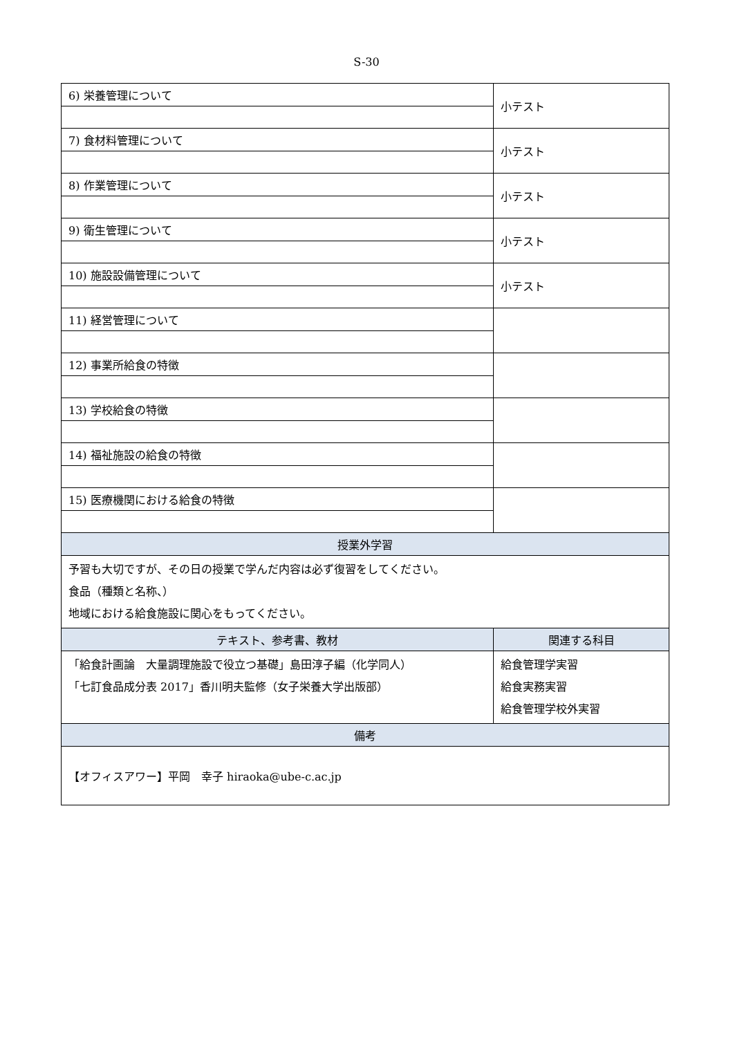S-30
| 6) 栄養管理について | 小テスト |
| 7) 食材料管理について | 小テスト |
| 8) 作業管理について | 小テスト |
| 9) 衛生管理について | 小テスト |
| 10) 施設設備管理について | 小テスト |
| 11) 経営管理について | |
| 12) 事業所給食の特徴 | |
| 13) 学校給食の特徴 | |
| 14) 福祉施設の給食の特徴 | |
| 15) 医療機関における給食の特徴 | |
| 授業外学習 | |
| 予習も大切ですが、その日の授業で学んだ内容は必ず復習をしてください。 食品（種類と名称、） 地域における給食施設に関心をもってください。 | |
| テキスト、参考書、教材 | 関連する科目 |
| 「給食計画論 大量調理施設で役立つ基礎」島田淳子編（化学同人） 「七訂食品成分表 2017」香川明夫監修（女子栄養大学出版部） | 給食管理学実習 給食実務実習 給食管理学校外実習 |
| 備考 | |
| 【オフィスアワー】平岡 幸子 hiraoka@ube-c.ac.jp | |